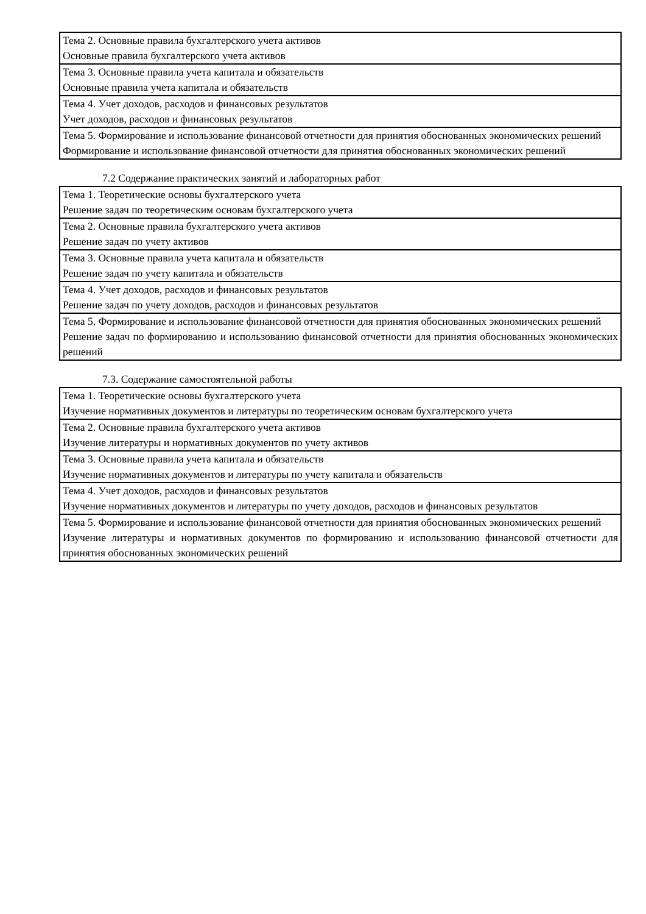| Тема 2. Основные правила бухгалтерского учета активов Основные правила бухгалтерского учета активов |
| Тема 3. Основные правила учета капитала и обязательств Основные правила учета капитала и обязательств |
| Тема 4. Учет доходов, расходов и финансовых результатов Учет доходов, расходов и финансовых результатов |
| Тема 5. Формирование и использование финансовой отчетности для принятия обоснованных экономических решений Формирование и использование финансовой отчетности для принятия обоснованных экономических решений |
7.2 Содержание практических занятий и лабораторных работ
| Тема 1. Теоретические основы бухгалтерского учета Решение задач по теоретическим основам бухгалтерского учета |
| Тема 2. Основные правила бухгалтерского учета активов Решение задач по учету активов |
| Тема 3. Основные правила учета капитала и обязательств Решение задач по учету капитала и обязательств |
| Тема 4. Учет доходов, расходов и финансовых результатов Решение задач по учету доходов, расходов и финансовых результатов |
| Тема 5. Формирование и использование финансовой отчетности для принятия обоснованных экономических решений Решение задач по формированию и использованию финансовой отчетности для принятия обоснованных экономических решений |
7.3. Содержание самостоятельной работы
| Тема 1. Теоретические основы бухгалтерского учета Изучение нормативных документов и литературы по теоретическим основам бухгалтерского учета |
| Тема 2. Основные правила бухгалтерского учета активов Изучение литературы и нормативных документов по учету активов |
| Тема 3. Основные правила учета капитала и обязательств Изучение нормативных документов и литературы по учету капитала и обязательств |
| Тема 4. Учет доходов, расходов и финансовых результатов Изучение нормативных документов и литературы по учету доходов, расходов и финансовых результатов |
| Тема 5. Формирование и использование финансовой отчетности для принятия обоснованных экономических решений Изучение литературы и нормативных документов по формированию и использованию финансовой отчетности для принятия обоснованных экономических решений |